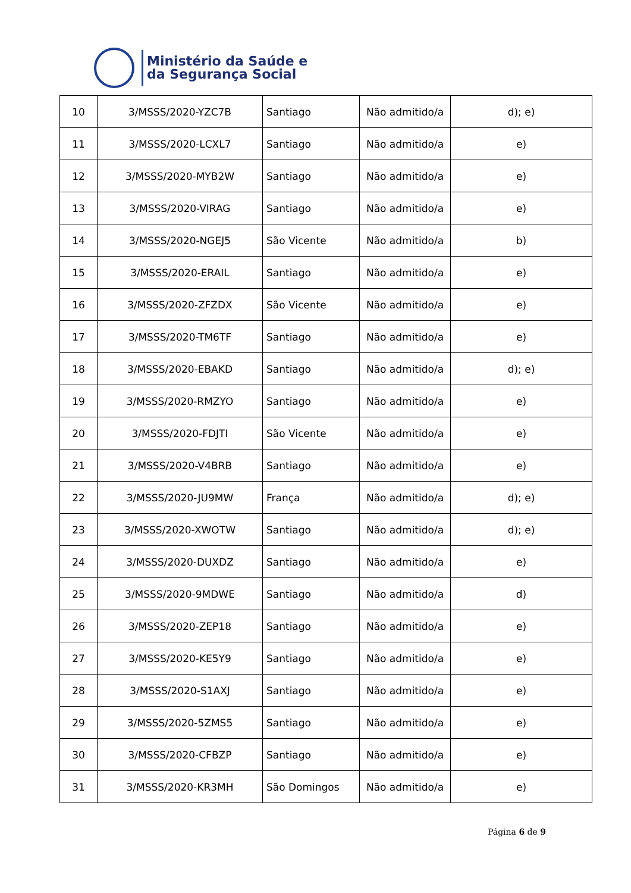Ministério da Saúde e
da Segurança Social
| 10 | 3/MSSS/2020-YZC7B | Santiago | Não admitido/a | d); e) |
| 11 | 3/MSSS/2020-LCXL7 | Santiago | Não admitido/a | e) |
| 12 | 3/MSSS/2020-MYB2W | Santiago | Não admitido/a | e) |
| 13 | 3/MSSS/2020-VIRAG | Santiago | Não admitido/a | e) |
| 14 | 3/MSSS/2020-NGEJ5 | São Vicente | Não admitido/a | b) |
| 15 | 3/MSSS/2020-ERAIL | Santiago | Não admitido/a | e) |
| 16 | 3/MSSS/2020-ZFZDX | São Vicente | Não admitido/a | e) |
| 17 | 3/MSSS/2020-TM6TF | Santiago | Não admitido/a | e) |
| 18 | 3/MSSS/2020-EBAKD | Santiago | Não admitido/a | d); e) |
| 19 | 3/MSSS/2020-RMZYO | Santiago | Não admitido/a | e) |
| 20 | 3/MSSS/2020-FDJTI | São Vicente | Não admitido/a | e) |
| 21 | 3/MSSS/2020-V4BRB | Santiago | Não admitido/a | e) |
| 22 | 3/MSSS/2020-JU9MW | França | Não admitido/a | d); e) |
| 23 | 3/MSSS/2020-XWOTW | Santiago | Não admitido/a | d); e) |
| 24 | 3/MSSS/2020-DUXDZ | Santiago | Não admitido/a | e) |
| 25 | 3/MSSS/2020-9MDWE | Santiago | Não admitido/a | d) |
| 26 | 3/MSSS/2020-ZEP18 | Santiago | Não admitido/a | e) |
| 27 | 3/MSSS/2020-KE5Y9 | Santiago | Não admitido/a | e) |
| 28 | 3/MSSS/2020-S1AXJ | Santiago | Não admitido/a | e) |
| 29 | 3/MSSS/2020-5ZMS5 | Santiago | Não admitido/a | e) |
| 30 | 3/MSSS/2020-CFBZP | Santiago | Não admitido/a | e) |
| 31 | 3/MSSS/2020-KR3MH | São Domingos | Não admitido/a | e) |
Página 6 de 9